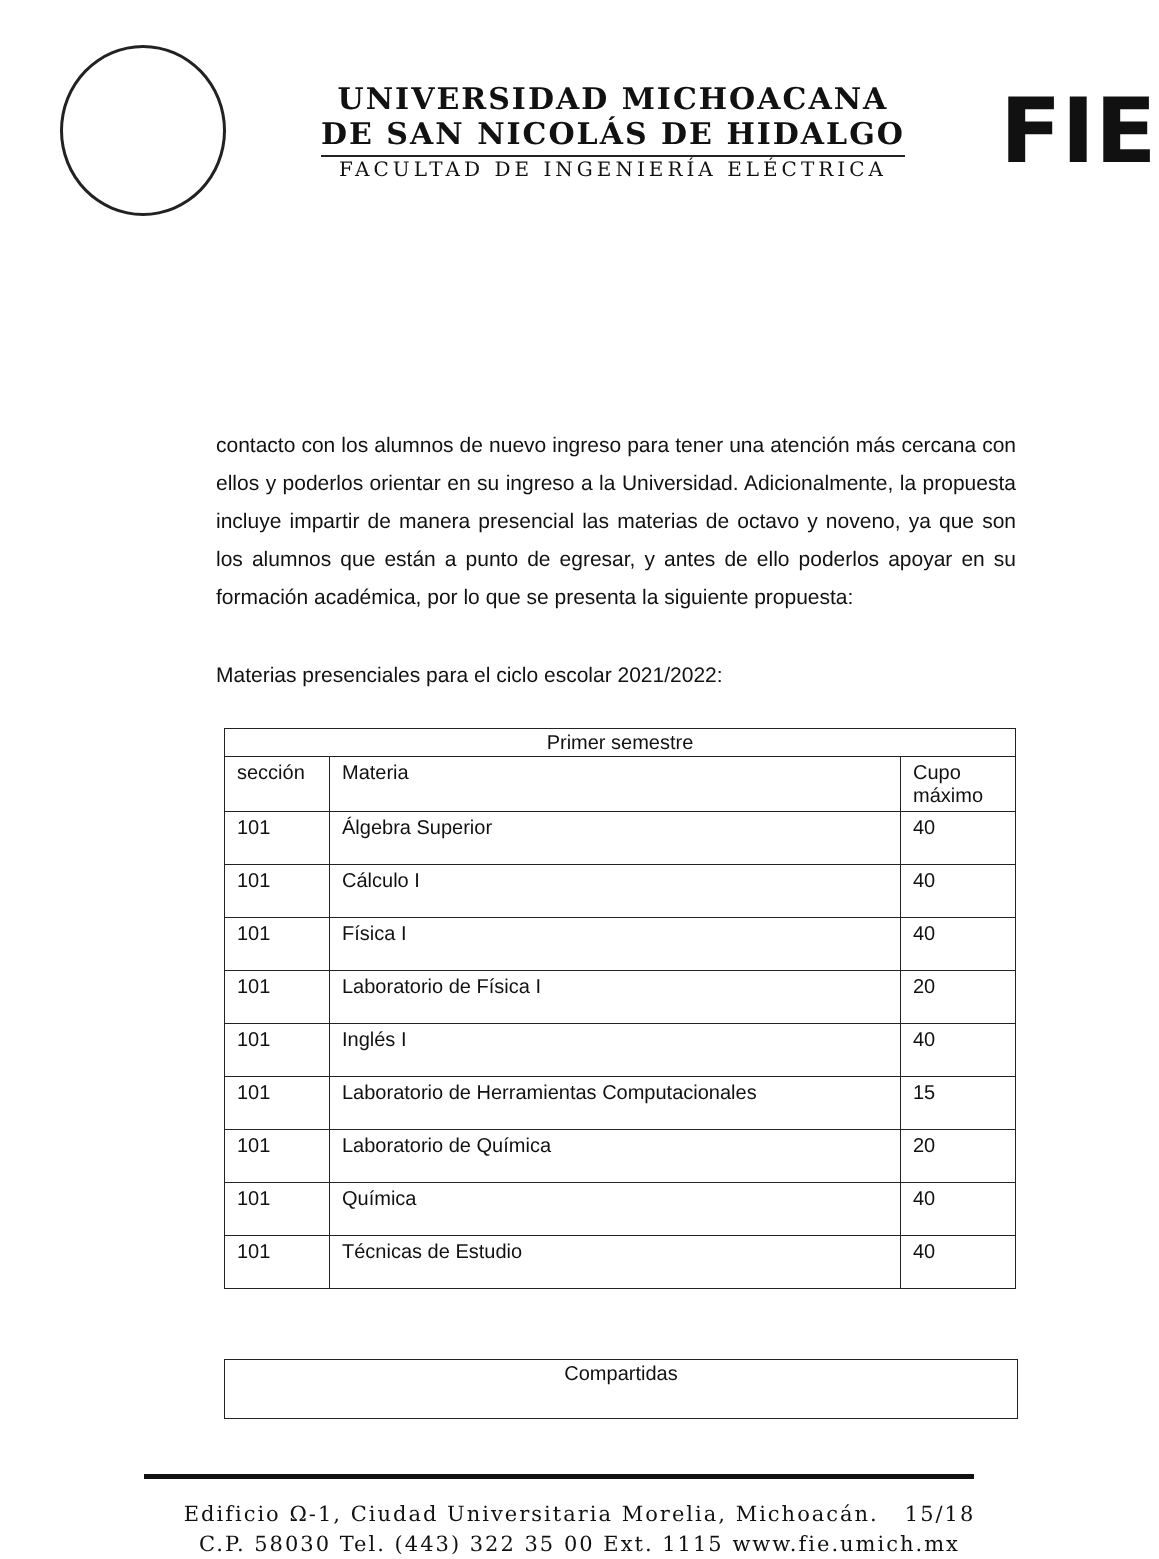UNIVERSIDAD MICHOACANA
DE SAN NICOLÁS DE HIDALGO
FACULTAD DE INGENIERÍA ELÉCTRICA
FIE
contacto con los alumnos de nuevo ingreso para tener una atención más cercana con ellos y poderlos orientar en su ingreso a la Universidad. Adicionalmente, la propuesta incluye impartir de manera presencial las materias de octavo y noveno, ya que son los alumnos que están a punto de egresar, y antes de ello poderlos apoyar en su formación académica, por lo que se presenta la siguiente propuesta:
Materias presenciales para el ciclo escolar 2021/2022:
| Primer semestre | | |
| --- | --- | --- |
| sección | Materia | Cupo máximo |
| 101 | Álgebra Superior | 40 |
| 101 | Cálculo I | 40 |
| 101 | Física I | 40 |
| 101 | Laboratorio de Física I | 20 |
| 101 | Inglés I | 40 |
| 101 | Laboratorio de Herramientas Computacionales | 15 |
| 101 | Laboratorio de Química | 20 |
| 101 | Química | 40 |
| 101 | Técnicas de Estudio | 40 |
Compartidas
Edificio Ω-1, Ciudad Universitaria Morelia, Michoacán. 15/18
C.P. 58030 Tel. (443) 322 35 00 Ext. 1115 www.fie.umich.mx